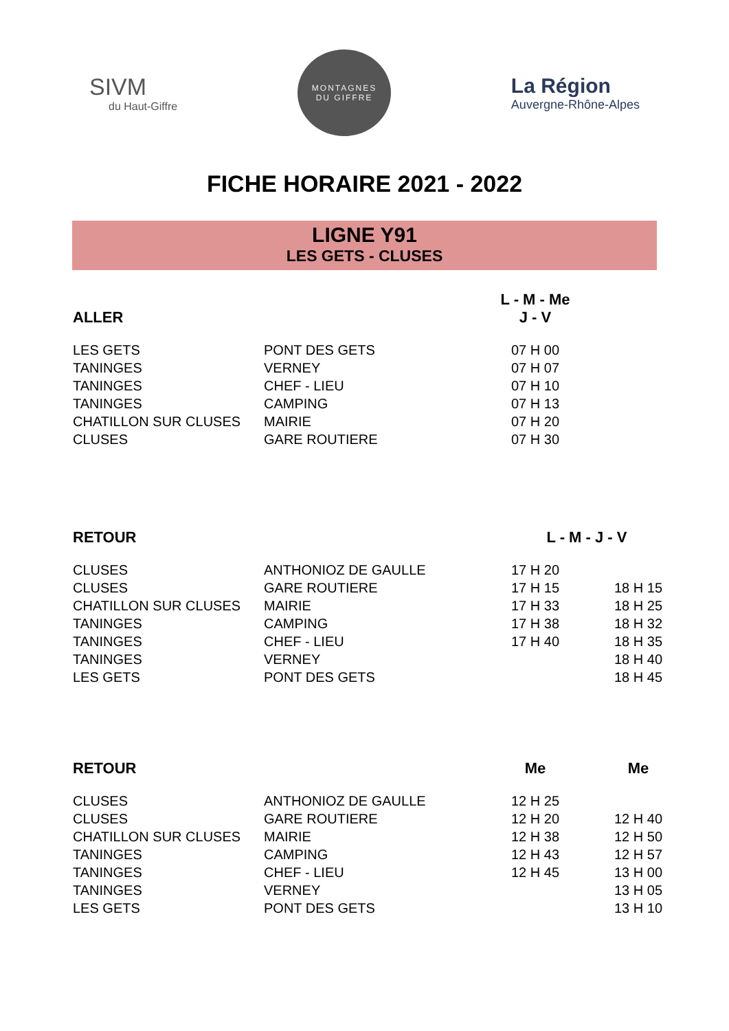SIVM
du Haut-Giffre
MONTAGNES
DU GIFFRE
La Région
Auvergne-Rhône-Alpes
FICHE HORAIRE 2021 - 2022
LIGNE Y91
LES GETS - CLUSES
| ALLER | | L - M - Me J - V | |
| --- | --- | --- | --- |
| LES GETS | PONT DES GETS | 07 H 00 | |
| TANINGES | VERNEY | 07 H 07 | |
| TANINGES | CHEF - LIEU | 07 H 10 | |
| TANINGES | CAMPING | 07 H 13 | |
| CHATILLON SUR CLUSES | MAIRIE | 07 H 20 | |
| CLUSES | GARE ROUTIERE | 07 H 30 | |
| RETOUR | | L - M - J - V | |
| --- | --- | --- | --- |
| CLUSES | ANTHONIOZ DE GAULLE | 17 H 20 | |
| CLUSES | GARE ROUTIERE | 17 H 15 | 18 H 15 |
| CHATILLON SUR CLUSES | MAIRIE | 17 H 33 | 18 H 25 |
| TANINGES | CAMPING | 17 H 38 | 18 H 32 |
| TANINGES | CHEF - LIEU | 17 H 40 | 18 H 35 |
| TANINGES | VERNEY | | 18 H 40 |
| LES GETS | PONT DES GETS | | 18 H 45 |
| RETOUR | | Me | Me |
| --- | --- | --- | --- |
| CLUSES | ANTHONIOZ DE GAULLE | 12 H 25 | |
| CLUSES | GARE ROUTIERE | 12 H 20 | 12 H 40 |
| CHATILLON SUR CLUSES | MAIRIE | 12 H 38 | 12 H 50 |
| TANINGES | CAMPING | 12 H 43 | 12 H 57 |
| TANINGES | CHEF - LIEU | 12 H 45 | 13 H 00 |
| TANINGES | VERNEY | | 13 H 05 |
| LES GETS | PONT DES GETS | | 13 H 10 |